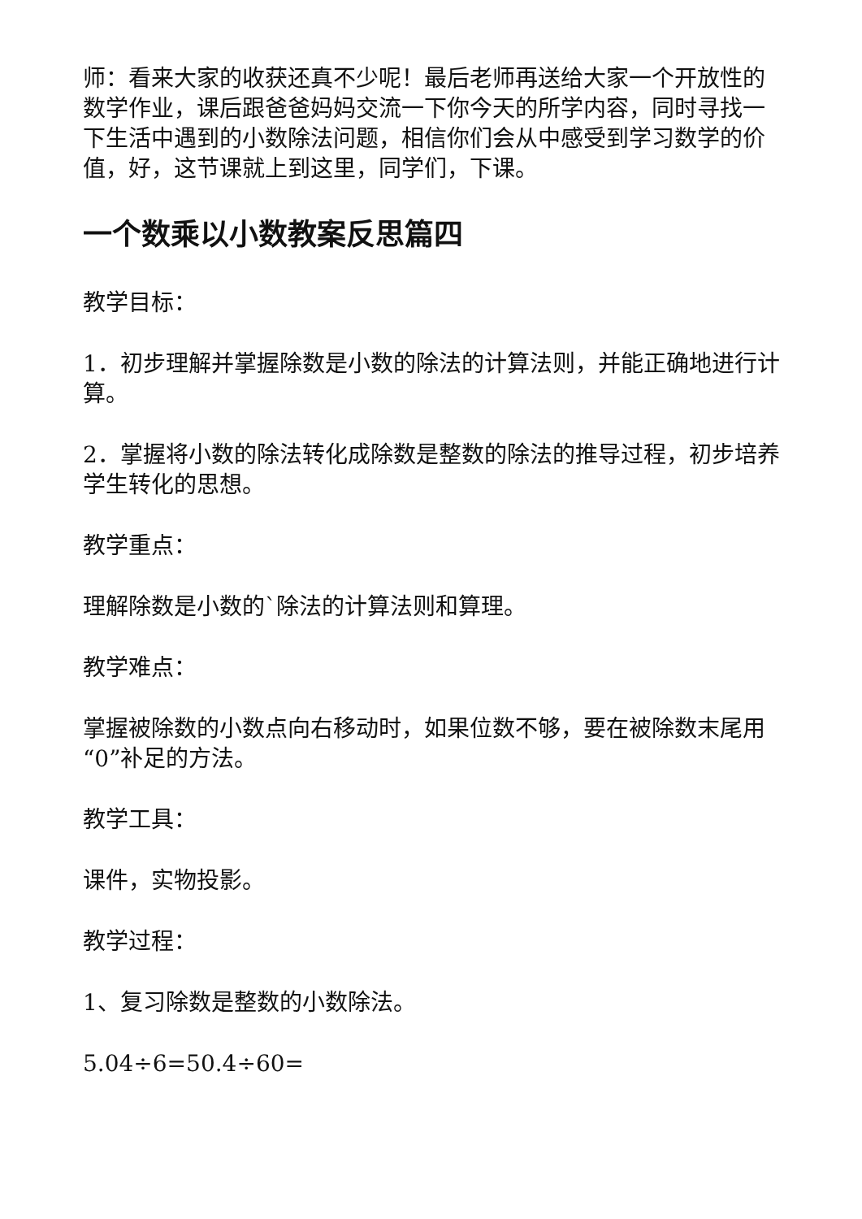师：看来大家的收获还真不少呢！最后老师再送给大家一个开放性的数学作业，课后跟爸爸妈妈交流一下你今天的所学内容，同时寻找一下生活中遇到的小数除法问题，相信你们会从中感受到学习数学的价值，好，这节课就上到这里，同学们，下课。
一个数乘以小数教案反思篇四
教学目标：
1．初步理解并掌握除数是小数的除法的计算法则，并能正确地进行计算。
2．掌握将小数的除法转化成除数是整数的除法的推导过程，初步培养学生转化的思想。
教学重点：
理解除数是小数的`除法的计算法则和算理。
教学难点：
掌握被除数的小数点向右移动时，如果位数不够，要在被除数末尾用“0”补足的方法。
教学工具：
课件，实物投影。
教学过程：
1、复习除数是整数的小数除法。
5.04÷6=50.4÷60=